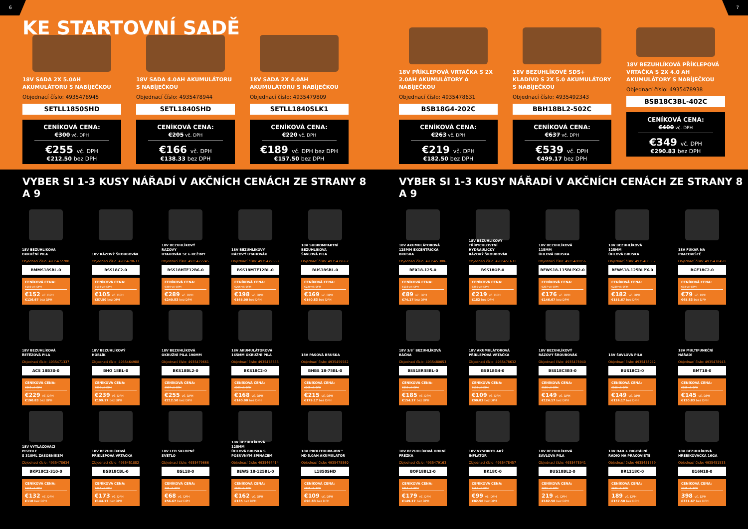6
KE STARTOVNÍ SADĚ
18V SADA 2X 5.0AH AKUMULÁTORU S NABÍJEČKOU
Objednací číslo: 4935478945
SETLL1850SHD
CENÍKOVÁ CENA:
€300 vč. DPH
€255 vč. DPH
€212.50 bez DPH
18V SADA 4.0AH AKUMULÁTORU S NABÍJEČKOU
Objednací číslo: 4935478944
SETL1840SHD
CENÍKOVÁ CENA:
€205 vč. DPH
€166 vč. DPH
€138.33 bez DPH
18V SADA 2X 4.0AH AKUMULÁTORU S NABÍJEČKOU
Objednací číslo: 4935479809
SETLL1840SLK1
CENÍKOVÁ CENA:
€220 vč. DPH
€189 vč. DPH bez DPH
€157.50 bez DPH
VYBER SI 1-3 KUSY NÁŘADÍ V AKČNÍCH CENÁCH ZE STRANY 8 A 9
18V BEZUHLÍKOVÁ
OKRUŽNÍ PILA
Objednací číslo: 4935472280
BMMS18SBL-0
CENÍKOVÁ CENA:
€185 vč. DPH
€152 vč. DPH
€126.67 bez DPH
18V RÁZOVÝ ŠROUBOVÁK
Objednací číslo: 4935478633
BSS18C2-0
CENÍKOVÁ CENA:
€133 vč. DPH
€105 vč. DPH
€87.50 bez DPH
18V BEZUHLÍKOVÝ RÁZOVÝ
UTAHOVÁK SE 6 REŽIMY
Objednací číslo: 4935472245
BSS18HTF12B6-0
CENÍKOVÁ CENA:
€350 vč. DPH
€289 vč. DPH
€240.83 bez DPH
18V BEZUHLÍKOVÝ
RÁZOVÝ UTAHOVÁK
Objednací číslo: 4935479663
BSS18MTF12BL-0
CENÍKOVÁ CENA:
€265 vč. DPH
€198 vč. DPH
€165.00 bez DPH
18V SUBKOMPAKTNÍ
BEZUHLÍKOVÁ
ŠAVLOVÁ PILA
Objednací číslo: 4935479662
BUS18SBL-0
CENÍKOVÁ CENA:
€220 vč. DPH
€169 vč. DPH
€140.83 bez DPH
18V BEZUHLÍKOVÁ
ŘETĚZOVÁ PILA
Objednací číslo: 4935471337
ACS 18B30-0
CENÍKOVÁ CENA:
€265 vč. DPH
€229 vč. DPH
€190.83 bez DPH
18V BEZUHLÍKOVÝ
HOBLÍK
Objednací číslo: 4935464988
BHO 18BL-0
CENÍKOVÁ CENA:
€290 vč. DPH
€239 vč. DPH
€199.17 bez DPH
18V BEZUHLÍKOVÁ
OKRUŽNÍ PILA 190MM
Objednací číslo: 4935479661
BKS18BL2-0
CENÍKOVÁ CENA:
€307 vč. DPH
€255 vč. DPH
€212.50 bez DPH
18V AKUMULÁTOROVÁ
165MM OKRUŽNÍ PILA
Objednací číslo: 4935478635
BKS18C2-0
CENÍKOVÁ CENA:
€203 vč. DPH
€168 vč. DPH
€140.00 bez DPH
18V PÁSOVÁ BRUSKA
Objednací číslo: 4935459582
BHBS 18-75BL-0
CENÍKOVÁ CENA:
€265 vč. DPH
€215 vč. DPH
€179.17 bez DPH
18V VYTLAČOVACÍ PISTOLE
S 310ML ZÁSOBNÍKEM
Objednací číslo: 4935478634
BKP18C2-310-0
CENÍKOVÁ CENA:
€173 vč. DPH
€132 vč. DPH
€110 bez DPH
18V BEZUHLÍKOVÁ
PŘÍKLEPOVÁ VRTAČKA
Objednací číslo: 4935451082
BSB18CBL-0
CENÍKOVÁ CENA:
€207 vč. DPH
€173 vč. DPH
€144.17 bez DPH
18V LED SKLOPNÉ
SVĚTLO
Objednací číslo: 4935479666
BSL18-0
CENÍKOVÁ CENA:
€98 vč. DPH
€68 vč. DPH
€56.67 bez DPH
18V BEZUHLÍKOVÁ 125MM
ÚHLOVÁ BRUSKA S
POSUVNÝM SPÍNAČEM
Objednací číslo: 4935464414
BEWS 18-125BL-0
CENÍKOVÁ CENA:
€198 vč. DPH
€162 vč. DPH
€135 bez DPH
18V PROLITHIUM-ION™
HD 5.0AH AKUMULÁTOR
Objednací číslo: 4935478860
L1850SHD
CENÍKOVÁ CENA:
€155 vč. DPH
€109 vč. DPH
€90.83 bez DPH
7
18V PŘÍKLEPOVÁ VRTAČKA S 2X 2.0AH AKUMULÁTORY A NABÍJEČKOU
Objednací číslo: 4935478631
BSB18G4-202C
CENÍKOVÁ CENA:
€263 vč. DPH
€219 vč. DPH
€182.50 bez DPH
18V BEZUHLÍKOVÉ SDS+ KLADIVO S 2X 5.0 AKUMULÁTORY S NABÍJEČKOU
Objednací číslo: 4935492343
BBH18BL2-502C
CENÍKOVÁ CENA:
€637 vč. DPH
€539 vč. DPH
€499.17 bez DPH
18V BEZUHLÍKOVÁ PŘÍKLEPOVÁ VRTAČKA S 2X 4.0 AH AKUMULÁTORY S NABÍJEČKOU
Objednací číslo: 4935478938
BSB18C3BL-402C
CENÍKOVÁ CENA:
€400 vč. DPH
€349 vč. DPH
€290.83 bez DPH
VYBER SI 1-3 KUSY NÁŘADÍ V AKČNÍCH CENÁCH ZE STRANY 8 A 9
18V AKUMULÁTOROVÁ
125MM EXCENTRICKÁ
BRUSKA
Objednací číslo: 4935451086
BEX18-125-0
CENÍKOVÁ CENA:
€118 vč. DPH
€89 vč. DPH
€74.17 bez DPH
18V BEZUHLÍKOVÝ
TŘÍRYCHLOSTNÍ HYDRAULICKÝ
RÁZOVÝ ŠROUBOVÁK
Objednací číslo: 4935451631
BSS18OP-0
CENÍKOVÁ CENA:
€265 vč. DPH
€219 vč. DPH
€182 bez DPH
18V BEZUHLÍKOVÁ 115MM
ÚHLOVÁ BRUSKA
Objednací číslo: 4935480856
BEWS18-115BLPX2-0
CENÍKOVÁ CENA:
€207 vč. DPH
€176 vč. DPH
€146.67 bez DPH
18V BEZUHLÍKOVÁ 125MM
ÚHLOVÁ BRUSKA
Objednací číslo: 4935480857
BEWS18-125BLPX-0
CENÍKOVÁ CENA:
€220 vč. DPH
€182 vč. DPH
€151.67 bez DPH
18V FUKAR NA
PRACOVIŠTĚ
Objednací číslo: 4935478458
BGE18C2-0
CENÍKOVÁ CENA:
€93 vč. DPH
€79 vč. DPH
€65.83 bez DPH
18V 3/8˝ BEZUHLÍKOVÁ
RÁČNA
Objednací číslo: 4935480053
BSS18R38BL-0
CENÍKOVÁ CENA:
€233 vč. DPH
€185 vč. DPH
€154.17 bez DPH
18V AKUMULÁTOROVÁ
PŘÍKLEPOVÁ VRTAČKA
Objednací číslo: 4935478632
BSB18G4-0
CENÍKOVÁ CENA:
€173 vč. DPH
€109 vč. DPH
€90.83 bez DPH
18V BEZUHLÍKOVÝ
RÁZOVÝ ŠROUBOVÁK
Objednací číslo: 4935478940
BSS18C3B3-0
CENÍKOVÁ CENA:
€185 vč. DPH
€149 vč. DPH
€124.17 bez DPH
18V ŠAVLOVÁ PILA
Objednací číslo: 4935478942
BUS18C2-0
CENÍKOVÁ CENA:
€198 vč. DPH
€149 vč. DPH
€124.17 bez DPH
18V MULTIFUNKČNÍ
NÁŘADÍ
Objednací číslo: 4935478943
BMT18-0
CENÍKOVÁ CENA:
€185 vč. DPH
€145 vč. DPH
€120.83 bez DPH
18V BEZUHLÍKOVÁ HORNÍ
FRÉZKA
Objednací číslo: 4935479163
BOF18BL2-0
CENÍKOVÁ CENA:
€215 vč. DPH
€179 vč. DPH
€149.17 bez DPH
18V VYSOKOTLAKÝ
INFLÁTOR
Objednací číslo: 4935478457
BK18C-0
CENÍKOVÁ CENA:
€118 vč. DPH
€99 vč. DPH
€82.50 bez DPH
18V BEZUHLÍKOVÁ
ŠAVLOVÁ PILA
Objednací číslo: 4935478941
BUS18BL2-0
CENÍKOVÁ CENA:
€265 vč. DPH
219 vč. DPH
€182.50 bez DPH
18V DAB + DIGITÁLNÍ
RÁDIO NA PRACOVIŠTĚ
Objednací číslo: 4935451539
BR1218C-0
CENÍKOVÁ CENA:
€233 vč. DPH
189 vč. DPH
€157.50 bez DPH
18V BEZUHLÍKOVÁ
HŘEBÍKOVAČKA 16GA
Objednací číslo: 4935451533
B16N18-0
CENÍKOVÁ CENA:
€465 vč. DPH
398 vč. DPH
€331.67 bez DPH